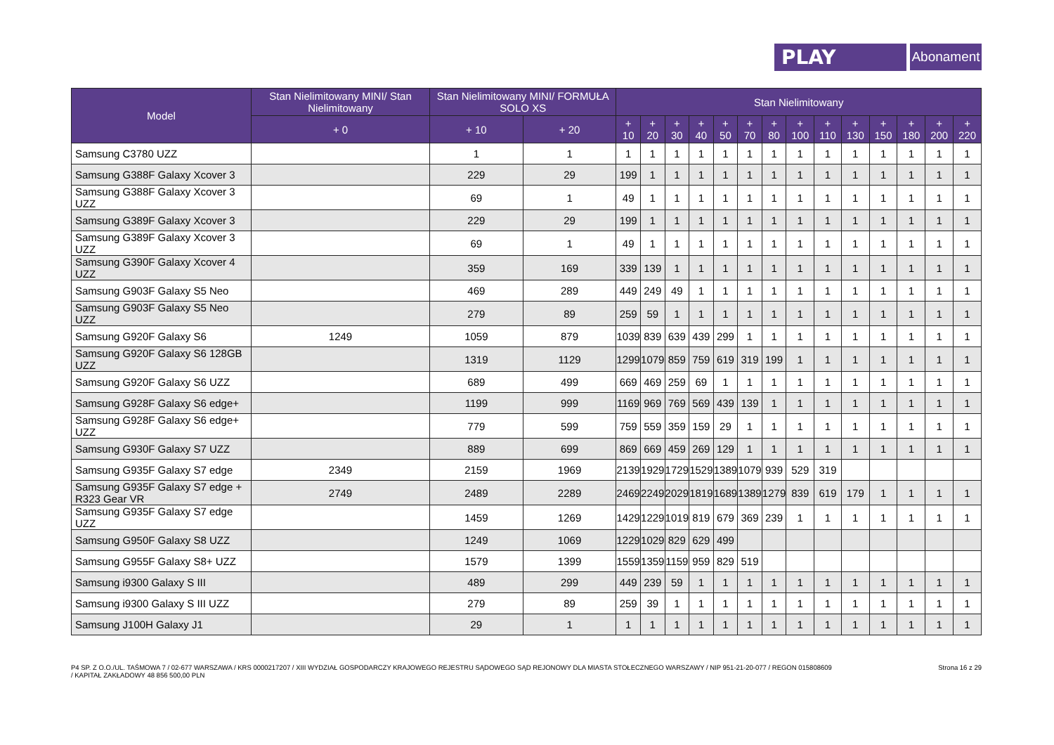PLAY
Abonament
| Model | Stan Nielimitowany MINI/ Stan Nielimitowany | Stan Nielimitowany MINI/ FORMUŁA SOLO XS | | Stan Nielimitowany | | | | | | | | | | | | | |
| --- | --- | --- | --- | --- | --- | --- | --- | --- | --- | --- | --- | --- | --- | --- | --- | --- | --- |
| | + 0 | + 10 | + 20 | + 10 | + 20 | + 30 | + 40 | + 50 | + 70 | + 80 | + 100 | + 110 | + 130 | + 150 | + 180 | + 200 | + 220 |
| Samsung C3780 UZZ | | 1 | 1 | 1 | 1 | 1 | 1 | 1 | 1 | 1 | 1 | 1 | 1 | 1 | 1 | 1 | 1 |
| Samsung G388F Galaxy Xcover 3 | | 229 | 29 | 199 | 1 | 1 | 1 | 1 | 1 | 1 | 1 | 1 | 1 | 1 | 1 | 1 | 1 |
| Samsung G388F Galaxy Xcover 3 UZZ | | 69 | 1 | 49 | 1 | 1 | 1 | 1 | 1 | 1 | 1 | 1 | 1 | 1 | 1 | 1 | 1 |
| Samsung G389F Galaxy Xcover 3 | | 229 | 29 | 199 | 1 | 1 | 1 | 1 | 1 | 1 | 1 | 1 | 1 | 1 | 1 | 1 | 1 |
| Samsung G389F Galaxy Xcover 3 UZZ | | 69 | 1 | 49 | 1 | 1 | 1 | 1 | 1 | 1 | 1 | 1 | 1 | 1 | 1 | 1 | 1 |
| Samsung G390F Galaxy Xcover 4 UZZ | | 359 | 169 | 339 | 139 | 1 | 1 | 1 | 1 | 1 | 1 | 1 | 1 | 1 | 1 | 1 | 1 |
| Samsung G903F Galaxy S5 Neo | | 469 | 289 | 449 | 249 | 49 | 1 | 1 | 1 | 1 | 1 | 1 | 1 | 1 | 1 | 1 | 1 |
| Samsung G903F Galaxy S5 Neo UZZ | | 279 | 89 | 259 | 59 | 1 | 1 | 1 | 1 | 1 | 1 | 1 | 1 | 1 | 1 | 1 | 1 |
| Samsung G920F Galaxy S6 | 1249 | 1059 | 879 | 1039 | 839 | 639 | 439 | 299 | 1 | 1 | 1 | 1 | 1 | 1 | 1 | 1 | 1 |
| Samsung G920F Galaxy S6 128GB UZZ | | 1319 | 1129 | 1299 | 1079 | 859 | 759 | 619 | 319 | 199 | 1 | 1 | 1 | 1 | 1 | 1 | 1 |
| Samsung G920F Galaxy S6 UZZ | | 689 | 499 | 669 | 469 | 259 | 69 | 1 | 1 | 1 | 1 | 1 | 1 | 1 | 1 | 1 | 1 |
| Samsung G928F Galaxy S6 edge+ | | 1199 | 999 | 1169 | 969 | 769 | 569 | 439 | 139 | 1 | 1 | 1 | 1 | 1 | 1 | 1 | 1 |
| Samsung G928F Galaxy S6 edge+ UZZ | | 779 | 599 | 759 | 559 | 359 | 159 | 29 | 1 | 1 | 1 | 1 | 1 | 1 | 1 | 1 | 1 |
| Samsung G930F Galaxy S7 UZZ | | 889 | 699 | 869 | 669 | 459 | 269 | 129 | 1 | 1 | 1 | 1 | 1 | 1 | 1 | 1 | 1 |
| Samsung G935F Galaxy S7 edge | 2349 | 2159 | 1969 | 2139 | 1929 | 1729 | 1529 | 1389 | 1079 | 939 | 529 | 319 | | | | | |
| Samsung G935F Galaxy S7 edge + R323 Gear VR | 2749 | 2489 | 2289 | 2469 | 2249 | 2029 | 1819 | 1689 | 1389 | 1279 | 839 | 619 | 179 | 1 | 1 | 1 | 1 |
| Samsung G935F Galaxy S7 edge UZZ | | 1459 | 1269 | 1429 | 1229 | 1019 | 819 | 679 | 369 | 239 | 1 | 1 | 1 | 1 | 1 | 1 | 1 |
| Samsung G950F Galaxy S8 UZZ | | 1249 | 1069 | 1229 | 1029 | 829 | 629 | 499 | | | | | | | | | |
| Samsung G955F Galaxy S8+ UZZ | | 1579 | 1399 | 1559 | 1359 | 1159 | 959 | 829 | 519 | | | | | | | | |
| Samsung i9300 Galaxy S III | | 489 | 299 | 449 | 239 | 59 | 1 | 1 | 1 | 1 | 1 | 1 | 1 | 1 | 1 | 1 | 1 |
| Samsung i9300 Galaxy S III UZZ | | 279 | 89 | 259 | 39 | 1 | 1 | 1 | 1 | 1 | 1 | 1 | 1 | 1 | 1 | 1 | 1 |
| Samsung J100H Galaxy J1 | | 29 | 1 | 1 | 1 | 1 | 1 | 1 | 1 | 1 | 1 | 1 | 1 | 1 | 1 | 1 | 1 |
P4 SP. Z O.O./UL. TAŚMOWA 7 / 02-677 WARSZAWA / KRS 0000217207 / XIII WYDZIAŁ GOSPODARCZY KRAJOWEGO REJESTRU SĄDOWEGO SĄD REJONOWY DLA MIASTA STOŁECZNEGO WARSZAWY / NIP 951-21-20-077 / REGON 015808609
/ KAPITAŁ ZAKŁADOWY 48 856 500,00 PLN
Strona 16 z 29